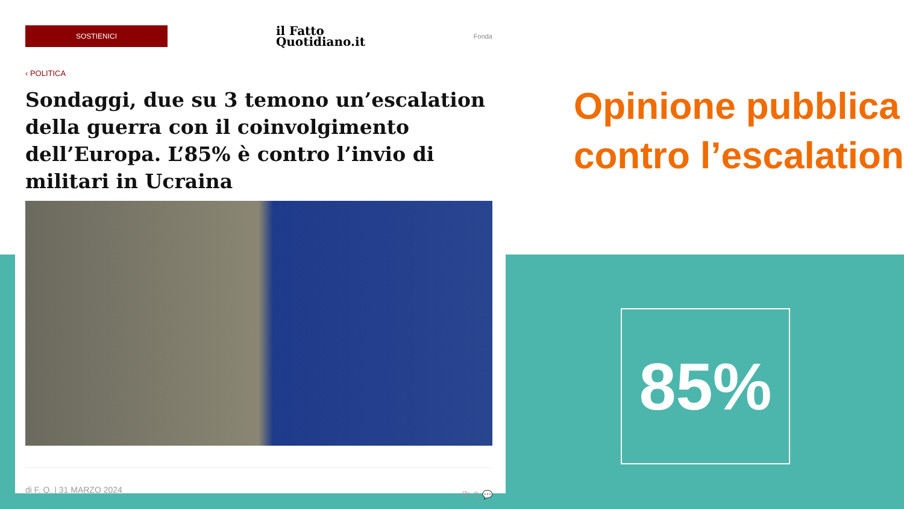SOSTIENICI
il Fatto
Quotidiano.it
Fonda
‹ POLITICA
Sondaggi, due su 3 temono un’escalation della guerra con il coinvolgimento dell’Europa. L’85% è contro l’invio di militari in Ucraina
di F. Q. | 31 MARZO 2024 ⎘ ⇪ 💬
Opinione pubblica
contro l’escalation
85%